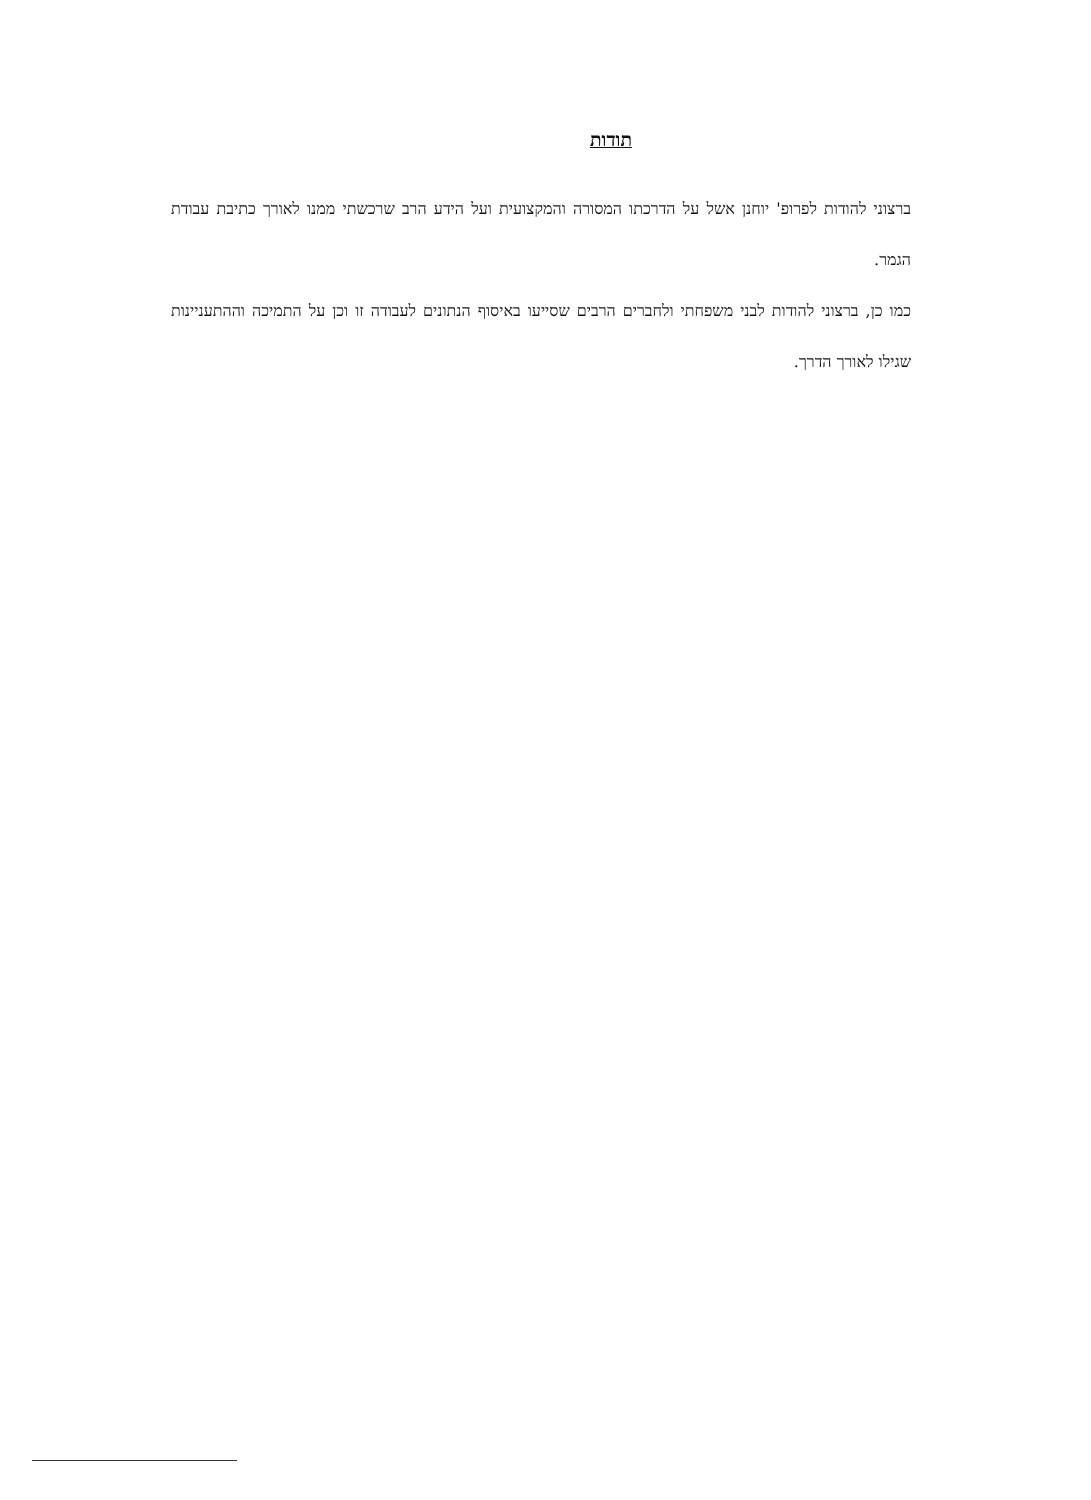תודות
ברצוני להודות לפרופ' יוחנן אשל על הדרכתו המסורה והמקצועית ועל הידע הרב שרכשתי ממנו לאורך כתיבת עבודת הגמר.
כמו כן, ברצוני להודות לבני משפחתי ולחברים הרבים שסייעו באיסוף הנתונים לעבודה זו וכן על התמיכה וההתעניינות שגילו לאורך הדרך.